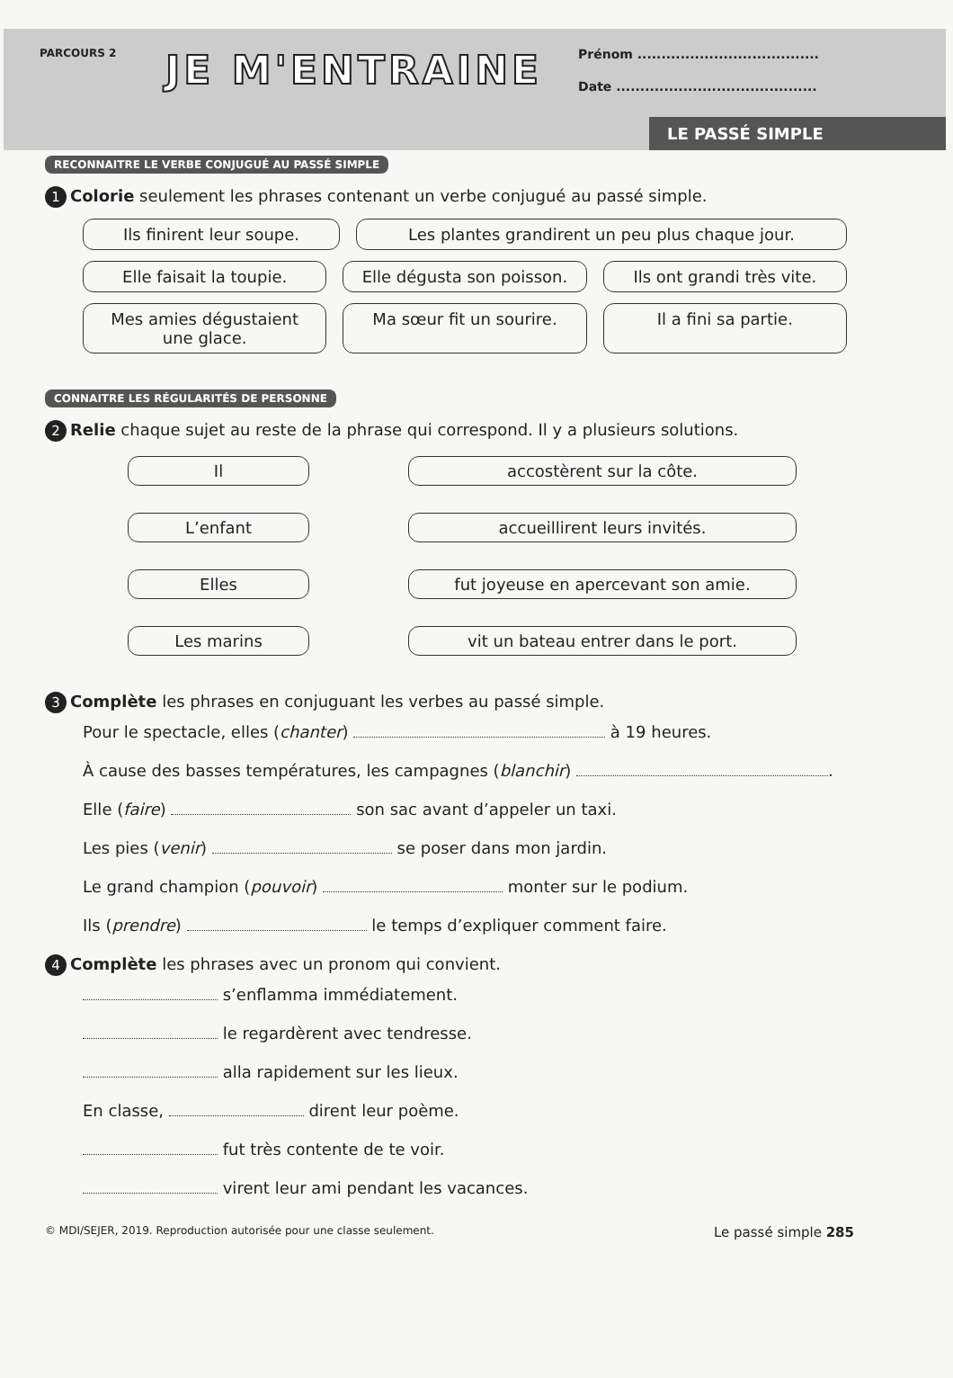PARCOURS 2
JE M'ENTRAINE
Prénom ......................................
Date ..........................................
LE PASSÉ SIMPLE
RECONNAITRE LE VERBE CONJUGUÉ AU PASSÉ SIMPLE
1 Colorie seulement les phrases contenant un verbe conjugué au passé simple.
Ils finirent leur soupe. Les plantes grandirent un peu plus chaque jour.
Elle faisait la toupie. Elle dégusta son poisson. Ils ont grandi très vite.
Mes amies dégustaient une glace. Ma sœur fit un sourire. Il a fini sa partie.
CONNAITRE LES RÉGULARITÉS DE PERSONNE
2 Relie chaque sujet au reste de la phrase qui correspond. Il y a plusieurs solutions.
Il accostèrent sur la côte.
L’enfant accueillirent leurs invités.
Elles fut joyeuse en apercevant son amie.
Les marins vit un bateau entrer dans le port.
3 Complète les phrases en conjuguant les verbes au passé simple.
Pour le spectacle, elles (chanter) à 19 heures.
À cause des basses températures, les campagnes (blanchir) .
Elle (faire) son sac avant d’appeler un taxi.
Les pies (venir) se poser dans mon jardin.
Le grand champion (pouvoir) monter sur le podium.
Ils (prendre) le temps d’expliquer comment faire.
4 Complète les phrases avec un pronom qui convient.
s’enflamma immédiatement.
le regardèrent avec tendresse.
alla rapidement sur les lieux.
En classe, dirent leur poème.
fut très contente de te voir.
virent leur ami pendant les vacances.
© MDI/SEJER, 2019. Reproduction autorisée pour une classe seulement. Le passé simple 285